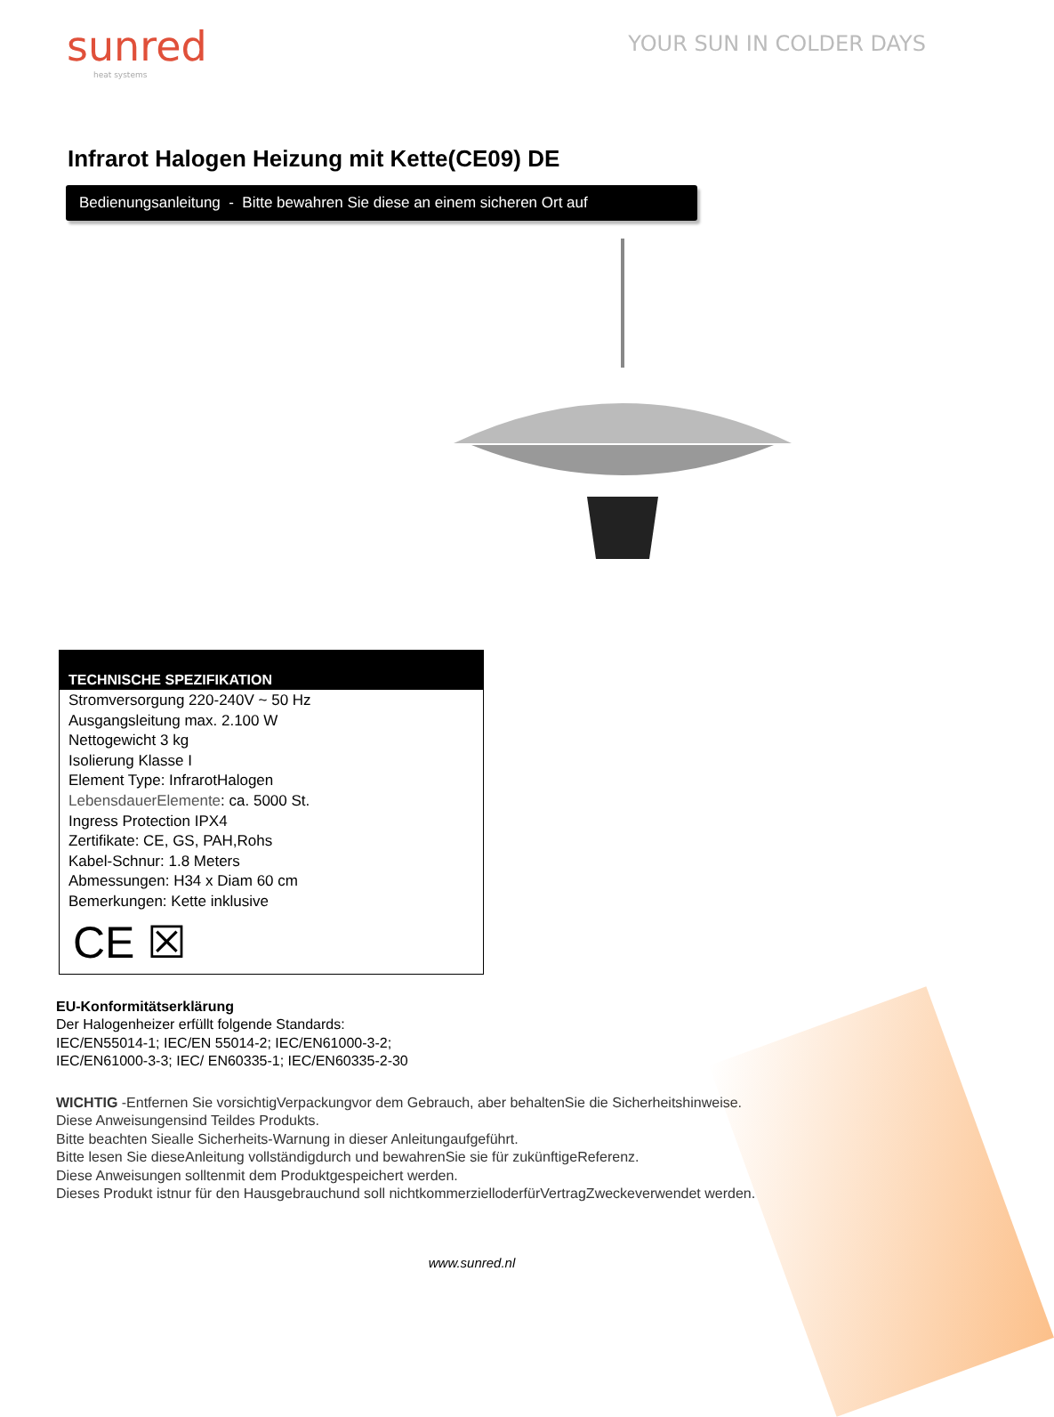sunred
heat systems
YOUR SUN IN COLDER DAYS
Infrarot Halogen Heizung mit Kette(CE09) DE
Bedienungsanleitung - Bitte bewahren Sie diese an einem sicheren Ort auf
TECHNISCHE SPEZIFIKATION
Stromversorgung 220-240V ~ 50 Hz
Ausgangsleitung max. 2.100 W
Nettogewicht 3 kg
Isolierung Klasse I
Element Type: InfrarotHalogen
LebensdauerElemente: ca. 5000 St.
Ingress Protection IPX4
Zertifikate: CE, GS, PAH,Rohs
Kabel-Schnur: 1.8 Meters
Abmessungen: H34 x Diam 60 cm
Bemerkungen: Kette inklusive
CE ☒
EU-Konformitätserklärung
Der Halogenheizer erfüllt folgende Standards:
IEC/EN55014-1; IEC/EN 55014-2; IEC/EN61000-3-2;
IEC/EN61000-3-3; IEC/ EN60335-1; IEC/EN60335-2-30
WICHTIG -Entfernen Sie vorsichtigVerpackungvor dem Gebrauch, aber behaltenSie die Sicherheitshinweise.
Diese Anweisungensind Teildes Produkts.
Bitte beachten Siealle Sicherheits-Warnung in dieser Anleitungaufgeführt.
Bitte lesen Sie dieseAnleitung vollständigdurch und bewahrenSie sie für zukünftigeReferenz.
Diese Anweisungen solltenmit dem Produktgespeichert werden.
Dieses Produkt istnur für den Hausgebrauchund soll nichtkommerzielloderfürVertragZweckeverwendet werden.
www.sunred.nl